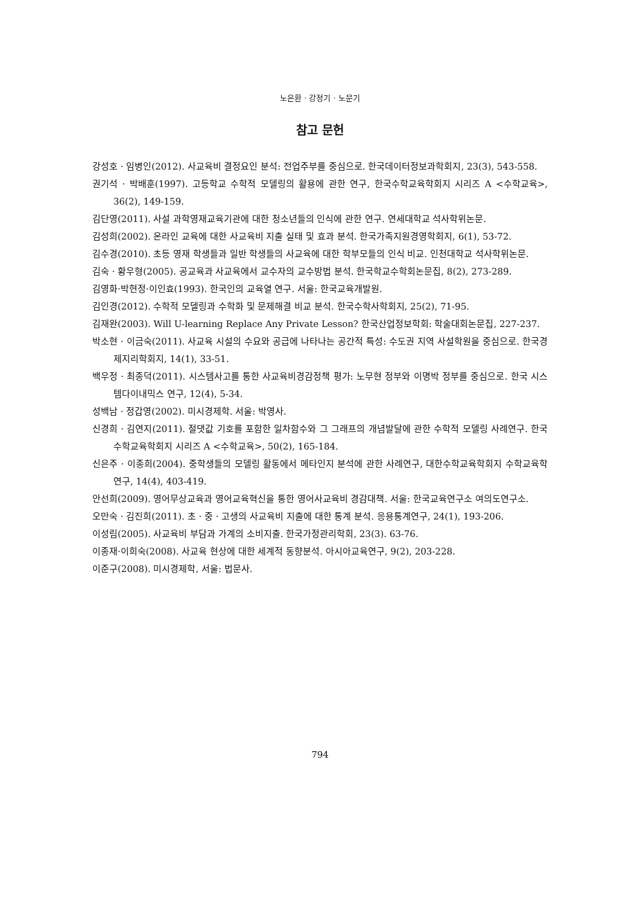노은환 · 강정기 · 노문기
참고 문헌
강성호 · 임병인(2012). 사교육비 결정요인 분석: 전업주부를 중심으로. 한국데이터정보과학회지, 23(3), 543-558.
권기석 · 박배훈(1997). 고등학교 수학적 모델링의 활용에 관한 연구, 한국수학교육학회지 시리즈 A <수학교육>, 36(2), 149-159.
김단영(2011). 사설 과학영재교육기관에 대한 청소년들의 인식에 관한 연구. 연세대학교 석사학위논문.
김성희(2002). 온라인 교육에 대한 사교육비 지출 실태 및 효과 분석. 한국가족지원경영학회지, 6(1), 53-72.
김수경(2010). 초등 영재 학생들과 일반 학생들의 사교육에 대한 학부모들의 인식 비교. 인천대학교 석사학위논문.
김숙 · 황우형(2005). 공교육과 사교육에서 교수자의 교수방법 분석. 한국학교수학회논문집, 8(2), 273-289.
김영화·박현정·이인효(1993). 한국인의 교육열 연구. 서울: 한국교육개발원.
김인경(2012). 수학적 모델링과 수학화 및 문제해결 비교 분석. 한국수학사학회지, 25(2), 71-95.
김재완(2003). Will U-learning Replace Any Private Lesson? 한국산업정보학회: 학술대회논문집, 227-237.
박소현 · 이금숙(2011). 사교육 시설의 수요와 공급에 나타나는 공간적 특성: 수도권 지역 사설학원을 중심으로. 한국경제지리학회지, 14(1), 33-51.
백우정 · 최종덕(2011). 시스템사고를 통한 사교육비경감정책 평가: 노무현 정부와 이명박 정부를 중심으로. 한국 시스템다이내믹스 연구, 12(4), 5-34.
성백남 · 정갑영(2002). 미시경제학. 서울: 박영사.
신경희 · 김연지(2011). 절댓값 기호를 포함한 일차함수와 그 그래프의 개념발달에 관한 수학적 모델링 사례연구. 한국수학교육학회지 시리즈 A <수학교육>, 50(2), 165-184.
신은주 · 이종희(2004). 중학생들의 모델링 활동에서 메타인지 분석에 관한 사례연구, 대한수학교육학회지 수학교육학연구, 14(4), 403-419.
안선희(2009). 영어무상교육과 영어교육혁신을 통한 영어사교육비 경감대책. 서울: 한국교육연구소 여의도연구소.
오만숙 · 김진희(2011). 초 · 중 · 고생의 사교육비 지출에 대한 통계 분석. 응용통계연구, 24(1), 193-206.
이성림(2005). 사교육비 부담과 가계의 소비지출. 한국가정관리학회, 23(3). 63-76.
이종재·이희숙(2008). 사교육 현상에 대한 세계적 동향분석. 아시아교육연구, 9(2), 203-228.
이준구(2008). 미시경제학, 서울: 법문사.
794